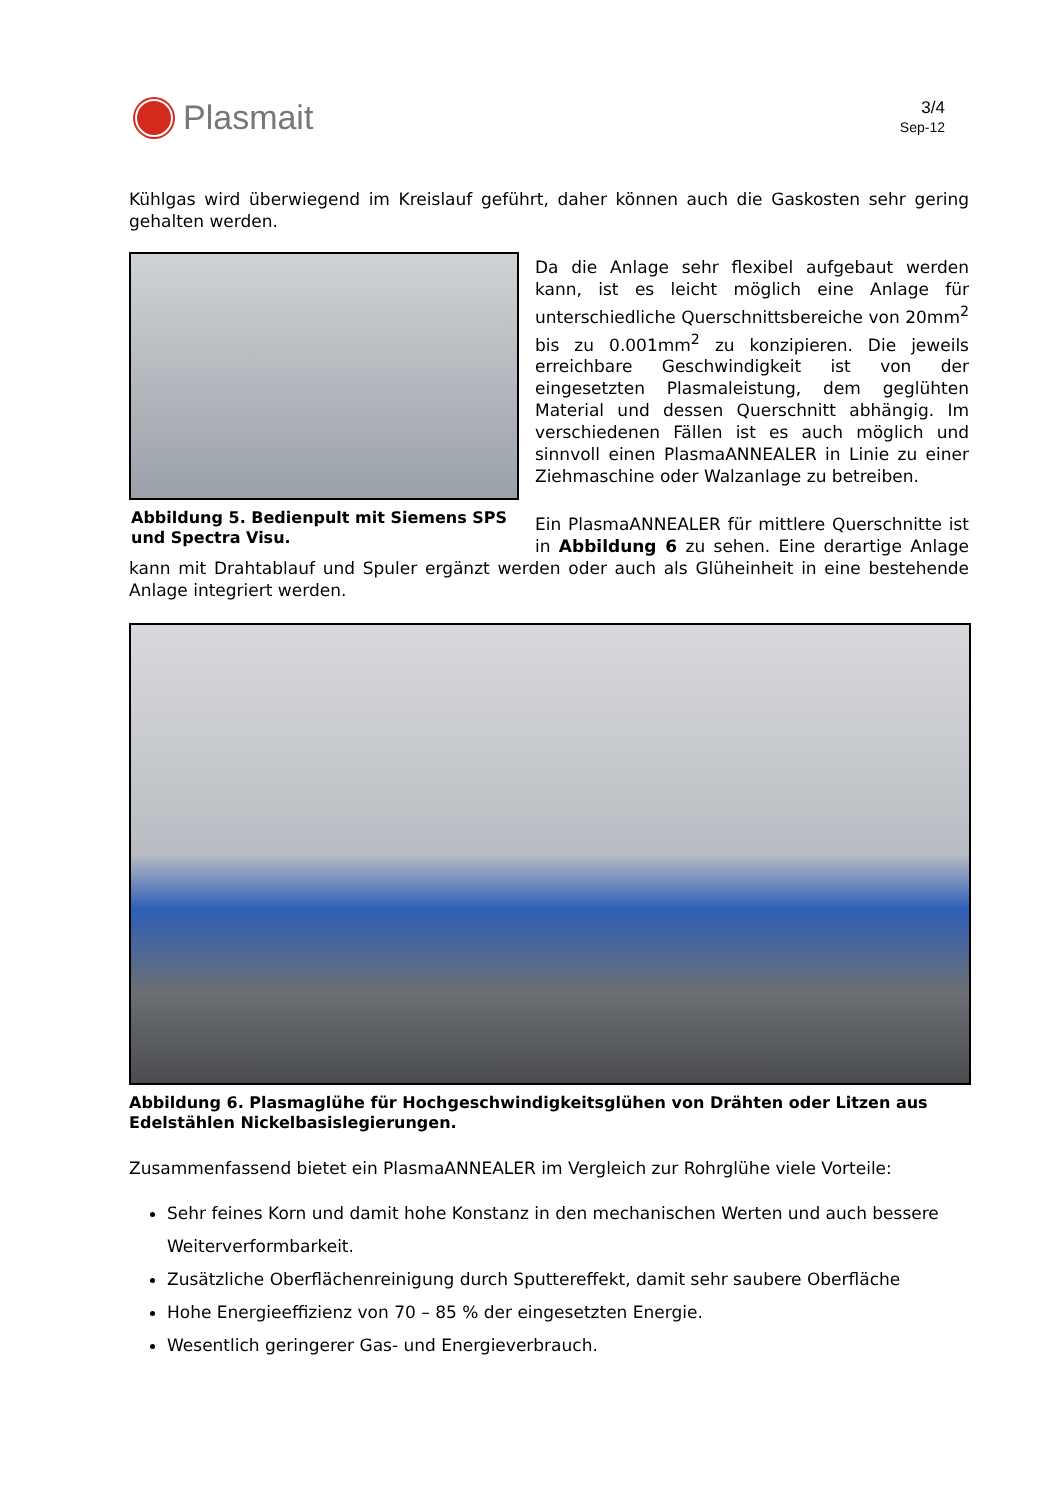Plasmait
3/4
Sep-12
Kühlgas wird überwiegend im Kreislauf geführt, daher können auch die Gaskosten sehr gering gehalten werden.
Abbildung 5. Bedienpult mit Siemens SPS und Spectra Visu.
Da die Anlage sehr flexibel aufgebaut werden kann, ist es leicht möglich eine Anlage für unterschiedliche Querschnittsbereiche von 20mm<sup>2</sup> bis zu 0.001mm<sup>2</sup> zu konzipieren. Die jeweils erreichbare Geschwindigkeit ist von der eingesetzten Plasmaleistung, dem geglühten Material und dessen Querschnitt abhängig. Im verschiedenen Fällen ist es auch möglich und sinnvoll einen PlasmaANNEALER in Linie zu einer Ziehmaschine oder Walzanlage zu betreiben.
Ein PlasmaANNEALER für mittlere Querschnitte ist in Abbildung 6 zu sehen. Eine derartige Anlage kann mit Drahtablauf und Spuler ergänzt werden oder auch als Glüheinheit in eine bestehende Anlage integriert werden.
Abbildung 6. Plasmaglühe für Hochgeschwindigkeitsglühen von Drähten oder Litzen aus Edelstählen Nickelbasislegierungen.
Zusammenfassend bietet ein PlasmaANNEALER im Vergleich zur Rohrglühe viele Vorteile:
Sehr feines Korn und damit hohe Konstanz in den mechanischen Werten und auch bessere Weiterverformbarkeit.
Zusätzliche Oberflächenreinigung durch Sputtereffekt, damit sehr saubere Oberfläche
Hohe Energieeffizienz von 70 – 85 % der eingesetzten Energie.
Wesentlich geringerer Gas- und Energieverbrauch.